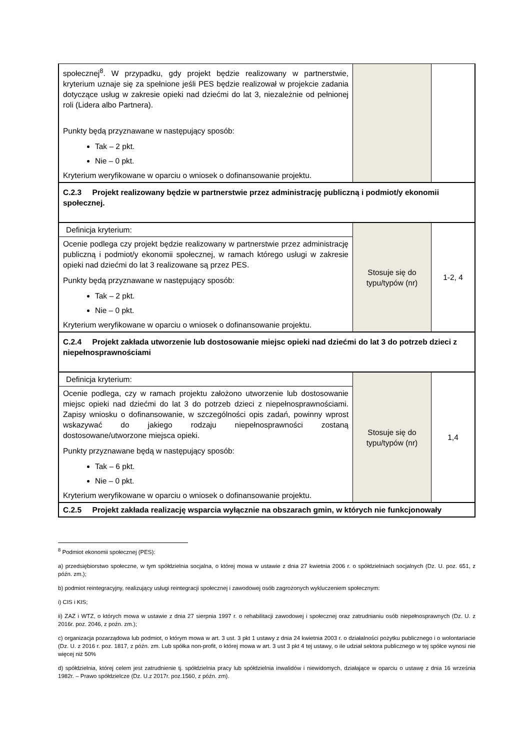| społecznej<sup>8</sup>. W przypadku, gdy projekt będzie realizowany w partnerstwie, kryterium uznaje się za spełnione jeśli PES będzie realizował w projekcie zadania dotyczące usług w zakresie opieki nad dziećmi do lat 3, niezależnie od pełnionej roli (Lidera albo Partnera). Punkty będą przyznawane w następujący sposób: Tak – 2 pkt. Nie – 0 pkt. Kryterium weryfikowane w oparciu o wniosek o dofinansowanie projektu. | | |
| C.2.3 Projekt realizowany będzie w partnerstwie przez administrację publiczną i podmiot/y ekonomii społecznej. | | |
| Definicja kryterium: Ocenie podlega czy projekt będzie realizowany w partnerstwie przez administrację publiczną i podmiot/y ekonomii społecznej, w ramach którego usługi w zakresie opieki nad dziećmi do lat 3 realizowane są przez PES. Punkty będą przyznawane w następujący sposób: Tak – 2 pkt. Nie – 0 pkt. Kryterium weryfikowane w oparciu o wniosek o dofinansowanie projektu. | Stosuje się do typu/typów (nr) | 1-2, 4 |
| C.2.4 Projekt zakłada utworzenie lub dostosowanie miejsc opieki nad dziećmi do lat 3 do potrzeb dzieci z niepełnosprawnościami | | |
| Definicja kryterium: Ocenie podlega, czy w ramach projektu założono utworzenie lub dostosowanie miejsc opieki nad dziećmi do lat 3 do potrzeb dzieci z niepełnosprawnościami. Zapisy wniosku o dofinansowanie, w szczególności opis zadań, powinny wprost wskazywać do jakiego rodzaju niepełnosprawności zostaną dostosowane/utworzone miejsca opieki. Punkty przyznawane będą w następujący sposób: Tak – 6 pkt. Nie – 0 pkt. Kryterium weryfikowane w oparciu o wniosek o dofinansowanie projektu. | Stosuje się do typu/typów (nr) | 1,4 |
| C.2.5 Projekt zakłada realizację wsparcia wyłącznie na obszarach gmin, w których nie funkcjonowały | | |
<sup>8</sup> Podmiot ekonomii społecznej (PES):
a) przedsiębiorstwo społeczne, w tym spółdzielnia socjalna, o której mowa w ustawie z dnia 27 kwietnia 2006 r. o spółdzielniach socjalnych (Dz. U. poz. 651, z późn. zm.);
b) podmiot reintegracyjny, realizujący usługi reintegracji społecznej i zawodowej osób zagrożonych wykluczeniem społecznym:
i) CIS i KIS;
ii) ZAZ i WTZ, o których mowa w ustawie z dnia 27 sierpnia 1997 r. o rehabilitacji zawodowej i społecznej oraz zatrudnianiu osób niepełnosprawnych (Dz. U. z 2016r. poz. 2046, z poźn. zm.);
c) organizacja pozarządowa lub podmiot, o którym mowa w art. 3 ust. 3 pkt 1 ustawy z dnia 24 kwietnia 2003 r. o działalności pożytku publicznego i o wolontariacie (Dz. U. z 2016 r. poz. 1817, z późn. zm. Lub spółka non-profit, o której mowa w art. 3 ust 3 pkt 4 tej ustawy, o ile udział sektora publicznego w tej spółce wynosi nie więcej niż 50%
d) spółdzielnia, której celem jest zatrudnienie tj. spółdzielnia pracy lub spółdzielnia inwalidów i niewidomych, działające w oparciu o ustawę z dnia 16 września 1982r. – Prawo spółdzielcze (Dz. U.z 2017r. poz.1560, z późn. zm).